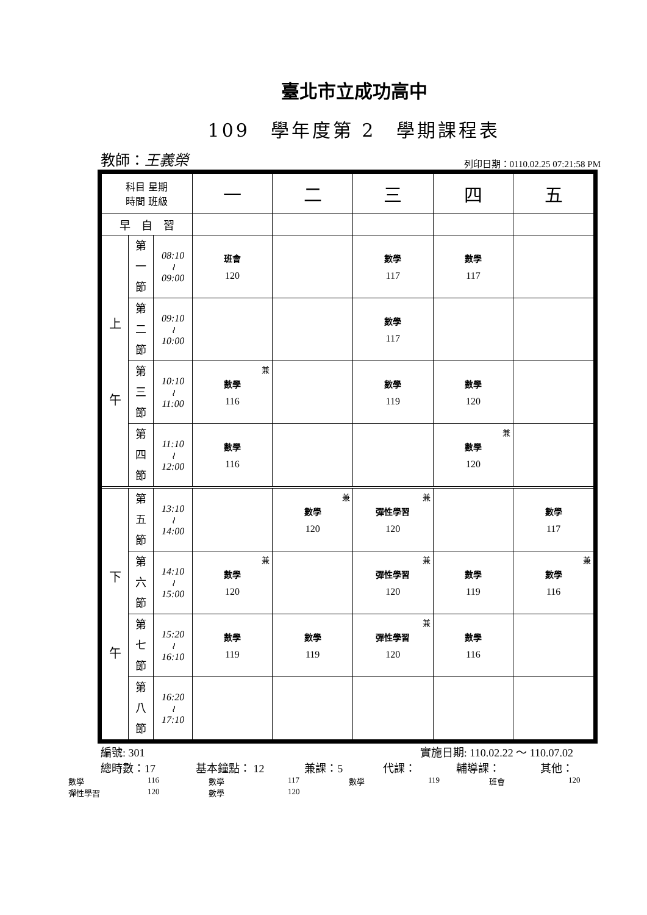臺北市立成功高中
109　學年度第 2　學期課程表
教師：王義榮 列印日期：0110.02.25 07:21:58 PM
| 科目 星期 時間 班級 | | | 一 | 二 | 三 | 四 | 五 |
| --- | --- | --- | --- | --- | --- | --- | --- |
| 早 自 習 | | | | | | | |
| 上 午 | 第 一 節 | 08:10 ≀ 09:00 | 班會 120 | | 數學 117 | 數學 117 | |
| | 第 二 節 | 09:10 ≀ 10:00 | | | 數學 117 | | |
| | 第 三 節 | 10:10 ≀ 11:00 | 兼 數學 116 | | 數學 119 | 數學 120 | |
| | 第 四 節 | 11:10 ≀ 12:00 | 數學 116 | | | 兼 數學 120 | |
| 下 午 | 第 五 節 | 13:10 ≀ 14:00 | | 兼 數學 120 | 兼 彈性學習 120 | | 數學 117 |
| | 第 六 節 | 14:10 ≀ 15:00 | 兼 數學 120 | | 兼 彈性學習 120 | 數學 119 | 兼 數學 116 |
| | 第 七 節 | 15:20 ≀ 16:10 | 數學 119 | 數學 119 | 兼 彈性學習 120 | 數學 116 | |
| | 第 八 節 | 16:20 ≀ 17:10 | | | | | |
編號: 301 實施日期: 110.02.22 ～ 110.07.02
總時數：17 基本鐘點： 12 兼課：5 代課： 輔導課： 其他：
數學 116 數學 117 數學 119 班會 120
彈性學習 120 數學 120